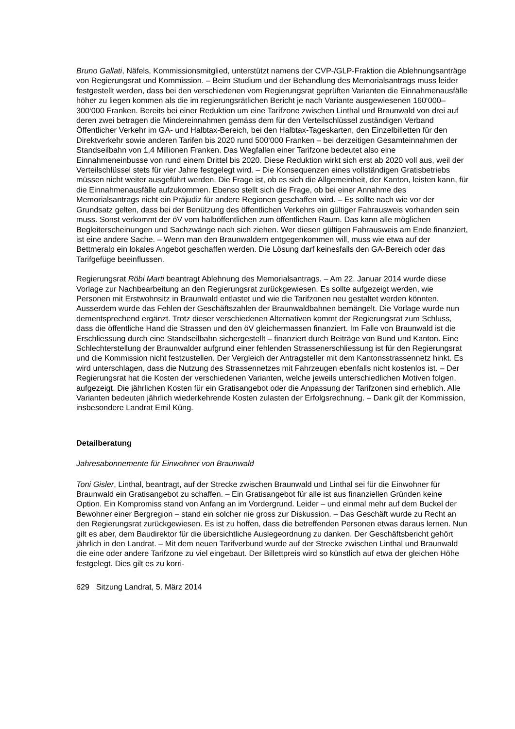Bruno Gallati, Näfels, Kommissionsmitglied, unterstützt namens der CVP-/GLP-Fraktion die Ablehnungsanträge von Regierungsrat und Kommission. – Beim Studium und der Behandlung des Memorialsantrags muss leider festgestellt werden, dass bei den verschiedenen vom Regierungsrat geprüften Varianten die Einnahmenausfälle höher zu liegen kommen als die im regierungsrätlichen Bericht je nach Variante ausgewiesenen 160‘000–300‘000 Franken. Bereits bei einer Reduktion um eine Tarifzone zwischen Linthal und Braunwald von drei auf deren zwei betragen die Mindereinnahmen gemäss dem für den Verteilschlüssel zuständigen Verband Öffentlicher Verkehr im GA- und Halbtax-Bereich, bei den Halbtax-Tageskarten, den Einzelbilletten für den Direktverkehr sowie anderen Tarifen bis 2020 rund 500‘000 Franken – bei derzeitigen Gesamteinnahmen der Standseilbahn von 1,4 Millionen Franken. Das Wegfallen einer Tarifzone bedeutet also eine Einnahmeneinbusse von rund einem Drittel bis 2020. Diese Reduktion wirkt sich erst ab 2020 voll aus, weil der Verteilschlüssel stets für vier Jahre festgelegt wird. – Die Konsequenzen eines vollständigen Gratisbetriebs müssen nicht weiter ausgeführt werden. Die Frage ist, ob es sich die Allgemeinheit, der Kanton, leisten kann, für die Einnahmenausfälle aufzukommen. Ebenso stellt sich die Frage, ob bei einer Annahme des Memorialsantrags nicht ein Präjudiz für andere Regionen geschaffen wird. – Es sollte nach wie vor der Grundsatz gelten, dass bei der Benützung des öffentlichen Verkehrs ein gültiger Fahrausweis vorhanden sein muss. Sonst verkommt der öV vom halböffentlichen zum öffentlichen Raum. Das kann alle möglichen Begleiterscheinungen und Sachzwänge nach sich ziehen. Wer diesen gültigen Fahrausweis am Ende finanziert, ist eine andere Sache. – Wenn man den Braunwaldern entgegenkommen will, muss wie etwa auf der Bettmeralp ein lokales Angebot geschaffen werden. Die Lösung darf keinesfalls den GA-Bereich oder das Tarifgefüge beeinflussen.
Regierungsrat Röbi Marti beantragt Ablehnung des Memorialsantrags. – Am 22. Januar 2014 wurde diese Vorlage zur Nachbearbeitung an den Regierungsrat zurückgewiesen. Es sollte aufgezeigt werden, wie Personen mit Erstwohnsitz in Braunwald entlastet und wie die Tarifzonen neu gestaltet werden könnten. Ausserdem wurde das Fehlen der Geschäftszahlen der Braunwaldbahnen bemängelt. Die Vorlage wurde nun dementsprechend ergänzt. Trotz dieser verschiedenen Alternativen kommt der Regierungsrat zum Schluss, dass die öffentliche Hand die Strassen und den öV gleichermassen finanziert. Im Falle von Braunwald ist die Erschliessung durch eine Standseilbahn sichergestellt – finanziert durch Beiträge von Bund und Kanton. Eine Schlechterstellung der Braunwalder aufgrund einer fehlenden Strassenerschliessung ist für den Regierungsrat und die Kommission nicht festzustellen. Der Vergleich der Antragsteller mit dem Kantonsstrassennetz hinkt. Es wird unterschlagen, dass die Nutzung des Strassennetzes mit Fahrzeugen ebenfalls nicht kostenlos ist. – Der Regierungsrat hat die Kosten der verschiedenen Varianten, welche jeweils unterschiedlichen Motiven folgen, aufgezeigt. Die jährlichen Kosten für ein Gratisangebot oder die Anpassung der Tarifzonen sind erheblich. Alle Varianten bedeuten jährlich wiederkehrende Kosten zulasten der Erfolgsrechnung. – Dank gilt der Kommission, insbesondere Landrat Emil Küng.
Detailberatung
Jahresabonnemente für Einwohner von Braunwald
Toni Gisler, Linthal, beantragt, auf der Strecke zwischen Braunwald und Linthal sei für die Einwohner für Braunwald ein Gratisangebot zu schaffen. – Ein Gratisangebot für alle ist aus finanziellen Gründen keine Option. Ein Kompromiss stand von Anfang an im Vordergrund. Leider – und einmal mehr auf dem Buckel der Bewohner einer Bergregion – stand ein solcher nie gross zur Diskussion. – Das Geschäft wurde zu Recht an den Regierungsrat zurückgewiesen. Es ist zu hoffen, dass die betreffenden Personen etwas daraus lernen. Nun gilt es aber, dem Baudirektor für die übersichtliche Auslegeordnung zu danken. Der Geschäftsbericht gehört jährlich in den Landrat. – Mit dem neuen Tarifverbund wurde auf der Strecke zwischen Linthal und Braunwald die eine oder andere Tarifzone zu viel eingebaut. Der Billettpreis wird so künstlich auf etwa der gleichen Höhe festgelegt. Dies gilt es zu korri-
629 Sitzung Landrat, 5. März 2014